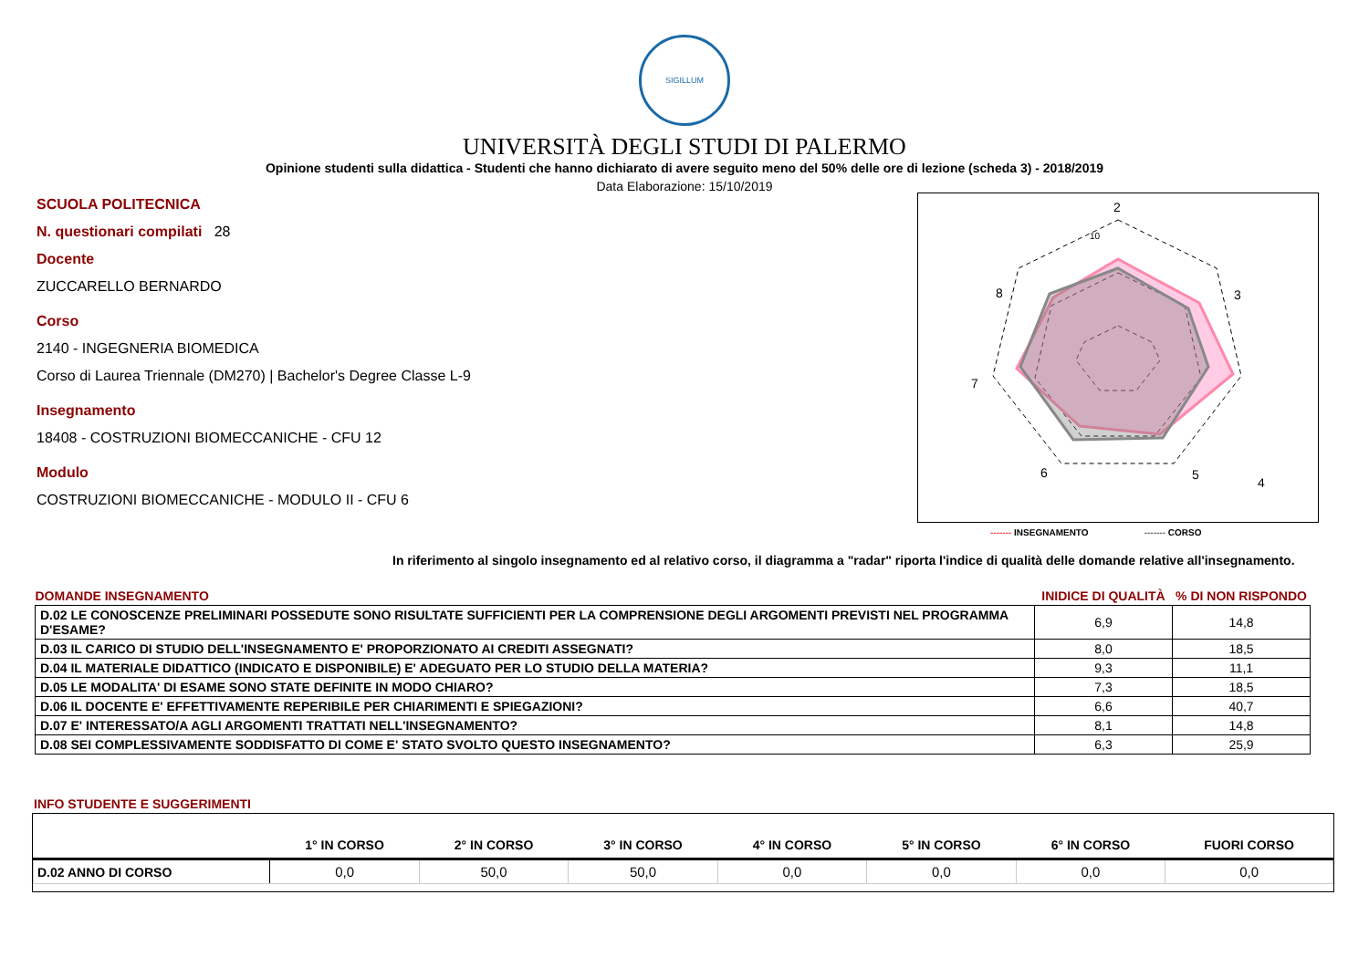SIGILLUM
UNIVERSITÀ DEGLI STUDI DI PALERMO
Opinione studenti sulla didattica - Studenti che hanno dichiarato di avere seguito meno del 50% delle ore di lezione (scheda 3) - 2018/2019
Data Elaborazione: 15/10/2019
SCUOLA POLITECNICA
N. questionari compilati 28
Docente
ZUCCARELLO BERNARDO
Corso
2140 - INGEGNERIA BIOMEDICA
Corso di Laurea Triennale (DM270) | Bachelor's Degree Classe L-9
Insegnamento
18408 - COSTRUZIONI BIOMECCANICHE - CFU 12
Modulo
COSTRUZIONI BIOMECCANICHE - MODULO II - CFU 6
2
3
4
5
6
7
8
10
------- INSEGNAMENTO ------- CORSO
In riferimento al singolo insegnamento ed al relativo corso, il diagramma a "radar" riporta l'indice di qualità delle domande relative all'insegnamento.
| DOMANDE INSEGNAMENTO | INIDICE DI QUALITÀ | % DI NON RISPONDO |
| --- | --- | --- |
| D.02 LE CONOSCENZE PRELIMINARI POSSEDUTE SONO RISULTATE SUFFICIENTI PER LA COMPRENSIONE DEGLI ARGOMENTI PREVISTI NEL PROGRAMMA D'ESAME? | 6,9 | 14,8 |
| D.03 IL CARICO DI STUDIO DELL'INSEGNAMENTO E' PROPORZIONATO AI CREDITI ASSEGNATI? | 8,0 | 18,5 |
| D.04 IL MATERIALE DIDATTICO (INDICATO E DISPONIBILE) E' ADEGUATO PER LO STUDIO DELLA MATERIA? | 9,3 | 11,1 |
| D.05 LE MODALITA' DI ESAME SONO STATE DEFINITE IN MODO CHIARO? | 7,3 | 18,5 |
| D.06 IL DOCENTE E' EFFETTIVAMENTE REPERIBILE PER CHIARIMENTI E SPIEGAZIONI? | 6,6 | 40,7 |
| D.07 E' INTERESSATO/A AGLI ARGOMENTI TRATTATI NELL'INSEGNAMENTO? | 8,1 | 14,8 |
| D.08 SEI COMPLESSIVAMENTE SODDISFATTO DI COME E' STATO SVOLTO QUESTO INSEGNAMENTO? | 6,3 | 25,9 |
INFO STUDENTE E SUGGERIMENTI
| | 1° IN CORSO | 2° IN CORSO | 3° IN CORSO | 4° IN CORSO | 5° IN CORSO | 6° IN CORSO | FUORI CORSO |
| --- | --- | --- | --- | --- | --- | --- | --- |
| D.02 ANNO DI CORSO | 0,0 | 50,0 | 50,0 | 0,0 | 0,0 | 0,0 | 0,0 |